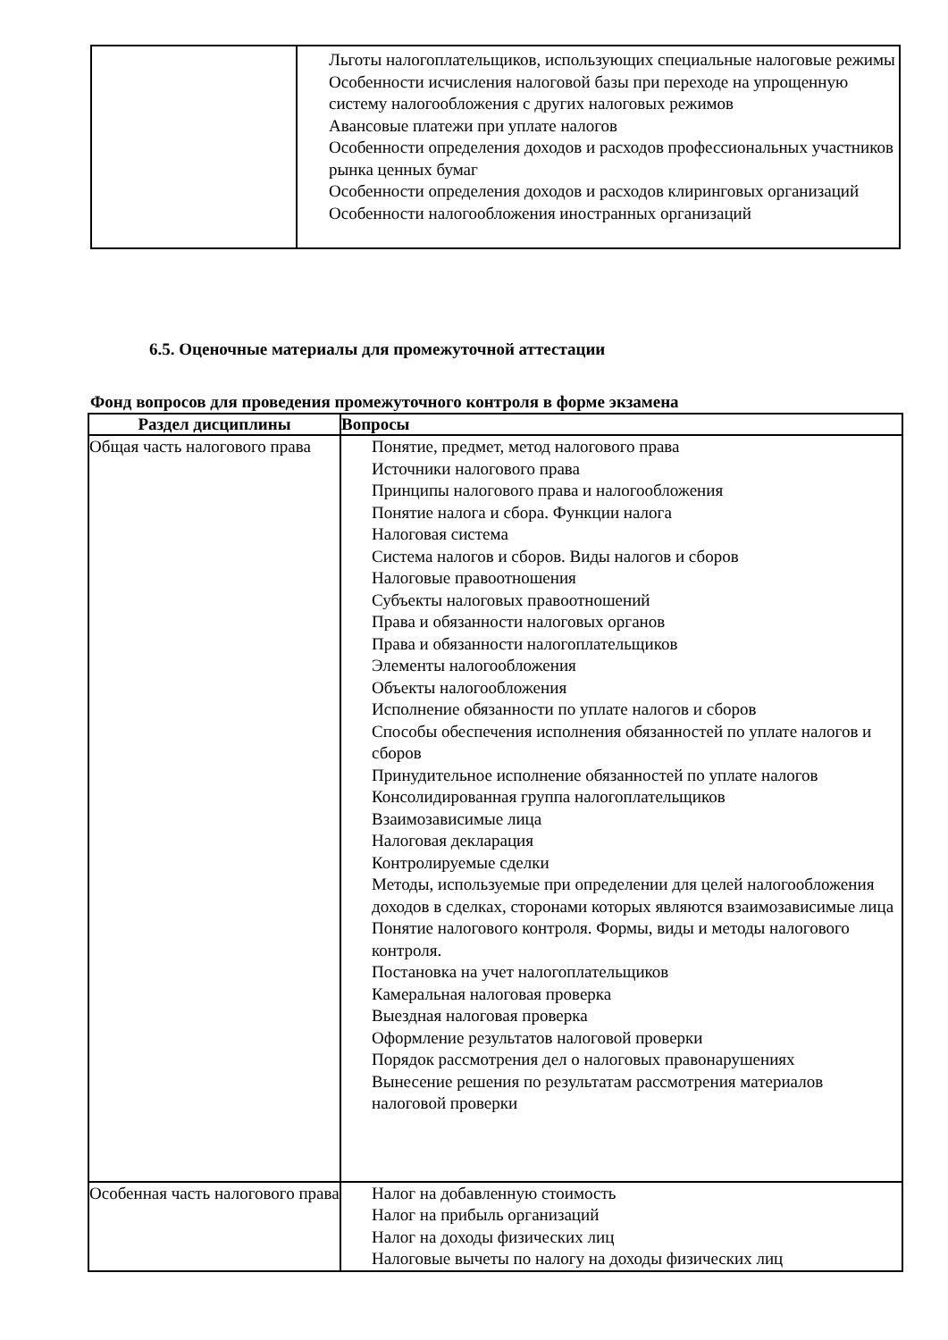| | Льготы налогоплательщиков, использующих специальные налоговые режимы Особенности исчисления налоговой базы при переходе на упрощенную систему налогообложения с других налоговых режимов Авансовые платежи при уплате налогов Особенности определения доходов и расходов профессиональных участников рынка ценных бумаг Особенности определения доходов и расходов клиринговых организаций Особенности налогообложения иностранных организаций |
6.5. Оценочные материалы для промежуточной аттестации
Фонд вопросов для проведения промежуточного контроля в форме экзамена
| Раздел дисциплины | Вопросы |
| --- | --- |
| Общая часть налогового права | Понятие, предмет, метод налогового права Источники налогового права Принципы налогового права и налогообложения Понятие налога и сбора. Функции налога Налоговая система Система налогов и сборов. Виды налогов и сборов Налоговые правоотношения Субъекты налоговых правоотношений Права и обязанности налоговых органов Права и обязанности налогоплательщиков Элементы налогообложения Объекты налогообложения Исполнение обязанности по уплате налогов и сборов Способы обеспечения исполнения обязанностей по уплате налогов и сборов Принудительное исполнение обязанностей по уплате налогов Консолидированная группа налогоплательщиков Взаимозависимые лица Налоговая декларация Контролируемые сделки Методы, используемые при определении для целей налогообложения доходов в сделках, сторонами которых являются взаимозависимые лица Понятие налогового контроля. Формы, виды и методы налогового контроля. Постановка на учет налогоплательщиков Камеральная налоговая проверка Выездная налоговая проверка Оформление результатов налоговой проверки Порядок рассмотрения дел о налоговых правонарушениях Вынесение решения по результатам рассмотрения материалов налоговой проверки |
| Особенная часть налогового права | Налог на добавленную стоимость Налог на прибыль организаций Налог на доходы физических лиц Налоговые вычеты по налогу на доходы физических лиц |